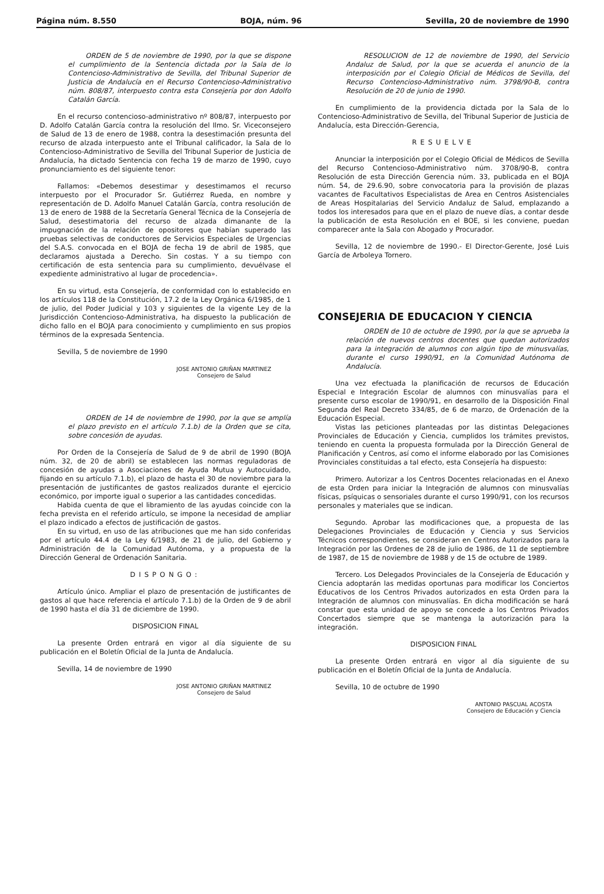Página núm. 8.550 BOJA, núm. 96 Sevilla, 20 de noviembre de 1990
ORDEN de 5 de noviembre de 1990, por la que se dispone el cumplimiento de la Sentencia dictada por la Sala de lo Contencioso-Administrativo de Sevilla, del Tribunal Superior de Justicia de Andalucía en el Recurso Contencioso-Administrativo núm. 808/87, interpuesto contra esta Consejería por don Adolfo Catalán García.
En el recurso contencioso-administrativo nº 808/87, interpuesto por D. Adolfo Catalán García contra la resolución del Ilmo. Sr. Viceconsejero de Salud de 13 de enero de 1988, contra la desestimación presunta del recurso de alzada interpuesto ante el Tribunal calificador, la Sala de lo Contencioso-Administrativo de Sevilla del Tribunal Superior de Justicia de Andalucía, ha dictado Sentencia con fecha 19 de marzo de 1990, cuyo pronunciamiento es del siguiente tenor:
Fallamos: «Debemos desestimar y desestimamos el recurso interpuesto por el Procurador Sr. Gutiérrez Rueda, en nombre y representación de D. Adolfo Manuel Catalán García, contra resolución de 13 de enero de 1988 de la Secretaría General Técnica de la Consejería de Salud, desestimatoria del recurso de alzada dimanante de la impugnación de la relación de opositores que habían superado las pruebas selectivas de conductores de Servicios Especiales de Urgencias del S.A.S. convocada en el BOJA de fecha 19 de abril de 1985, que declaramos ajustada a Derecho. Sin costas. Y a su tiempo con certificación de esta sentencia para su cumplimiento, devuélvase el expediente administrativo al lugar de procedencia».
En su virtud, esta Consejería, de conformidad con lo establecido en los artículos 118 de la Constitución, 17.2 de la Ley Orgánica 6/1985, de 1 de julio, del Poder Judicial y 103 y siguientes de la vigente Ley de la Jurisdicción Contencioso-Administrativa, ha dispuesto la publicación de dicho fallo en el BOJA para conocimiento y cumplimiento en sus propios términos de la expresada Sentencia.
Sevilla, 5 de noviembre de 1990
JOSE ANTONIO GRIÑAN MARTINEZ
Consejero de Salud
ORDEN de 14 de noviembre de 1990, por la que se amplía el plazo previsto en el artículo 7.1.b) de la Orden que se cita, sobre concesión de ayudas.
Por Orden de la Consejería de Salud de 9 de abril de 1990 (BOJA núm. 32, de 20 de abril) se establecen las normas reguladoras de concesión de ayudas a Asociaciones de Ayuda Mutua y Autocuidado, fijando en su artículo 7.1.b), el plazo de hasta el 30 de noviembre para la presentación de justificantes de gastos realizados durante el ejercicio económico, por importe igual o superior a las cantidades concedidas.
Habida cuenta de que el libramiento de las ayudas coincide con la fecha prevista en el referido artículo, se impone la necesidad de ampliar el plazo indicado a efectos de justificación de gastos.
En su virtud, en uso de las atribuciones que me han sido conferidas por el artículo 44.4 de la Ley 6/1983, de 21 de julio, del Gobierno y Administración de la Comunidad Autónoma, y a propuesta de la Dirección General de Ordenación Sanitaria.
DISPONGO:
Artículo único. Ampliar el plazo de presentación de justificantes de gastos al que hace referencia el artículo 7.1.b) de la Orden de 9 de abril de 1990 hasta el día 31 de diciembre de 1990.
DISPOSICION FINAL
La presente Orden entrará en vigor al día siguiente de su publicación en el Boletín Oficial de la Junta de Andalucía.
Sevilla, 14 de noviembre de 1990
JOSE ANTONIO GRIÑAN MARTINEZ
Consejero de Salud
RESOLUCION de 12 de noviembre de 1990, del Servicio Andaluz de Salud, por la que se acuerda el anuncio de la interposición por el Colegio Oficial de Médicos de Sevilla, del Recurso Contencioso-Administrativo núm. 3798/90-B, contra Resolución de 20 de junio de 1990.
En cumplimiento de la providencia dictada por la Sala de lo Contencioso-Administrativo de Sevilla, del Tribunal Superior de Justicia de Andalucía, esta Dirección-Gerencia,
RESUELVE
Anunciar la interposición por el Colegio Oficial de Médicos de Sevilla del Recurso Contencioso-Administrativo núm. 3708/90-B, contra Resolución de esta Dirección Gerencia núm. 33, publicada en el BOJA núm. 54, de 29.6.90, sobre convocatoria para la provisión de plazas vacantes de Facultativos Especialistas de Area en Centros Asistenciales de Areas Hospitalarias del Servicio Andaluz de Salud, emplazando a todos los interesados para que en el plazo de nueve días, a contar desde la publicación de esta Resolución en el BOE, si les conviene, puedan comparecer ante la Sala con Abogado y Procurador.
Sevilla, 12 de noviembre de 1990.- El Director-Gerente, José Luis García de Arboleya Tornero.
CONSEJERIA DE EDUCACION Y CIENCIA
ORDEN de 10 de octubre de 1990, por la que se aprueba la relación de nuevos centros docentes que quedan autorizados para la integración de alumnos con algún tipo de minusvalías, durante el curso 1990/91, en la Comunidad Autónoma de Andalucía.
Una vez efectuada la planificación de recursos de Educación Especial e Integración Escolar de alumnos con minusvalías para el presente curso escolar de 1990/91, en desarrollo de la Disposición Final Segunda del Real Decreto 334/85, de 6 de marzo, de Ordenación de la Educación Especial.
Vistas las peticiones planteadas por las distintas Delegaciones Provinciales de Educación y Ciencia, cumplidos los trámites previstos, teniendo en cuenta la propuesta formulada por la Dirección General de Planificación y Centros, así como el informe elaborado por las Comisiones Provinciales constituidas a tal efecto, esta Consejería ha dispuesto:
Primero. Autorizar a los Centros Docentes relacionadas en el Anexo de esta Orden para iniciar la Integración de alumnos con minusvalías físicas, psíquicas o sensoriales durante el curso 1990/91, con los recursos personales y materiales que se indican.
Segundo. Aprobar las modificaciones que, a propuesta de las Delegaciones Provinciales de Educación y Ciencia y sus Servicios Técnicos correspondientes, se consideran en Centros Autorizados para la Integración por las Ordenes de 28 de julio de 1986, de 11 de septiembre de 1987, de 15 de noviembre de 1988 y de 15 de octubre de 1989.
Tercero. Los Delegados Provinciales de la Consejería de Educación y Ciencia adoptarán las medidas oportunas para modificar los Conciertos Educativos de los Centros Privados autorizados en esta Orden para la Integración de alumnos con minusvalías. En dicha modificación se hará constar que esta unidad de apoyo se concede a los Centros Privados Concertados siempre que se mantenga la autorización para la integración.
DISPOSICION FINAL
La presente Orden entrará en vigor al día siguiente de su publicación en el Boletín Oficial de la Junta de Andalucía.
Sevilla, 10 de octubre de 1990
ANTONIO PASCUAL ACOSTA
Consejero de Educación y Ciencia